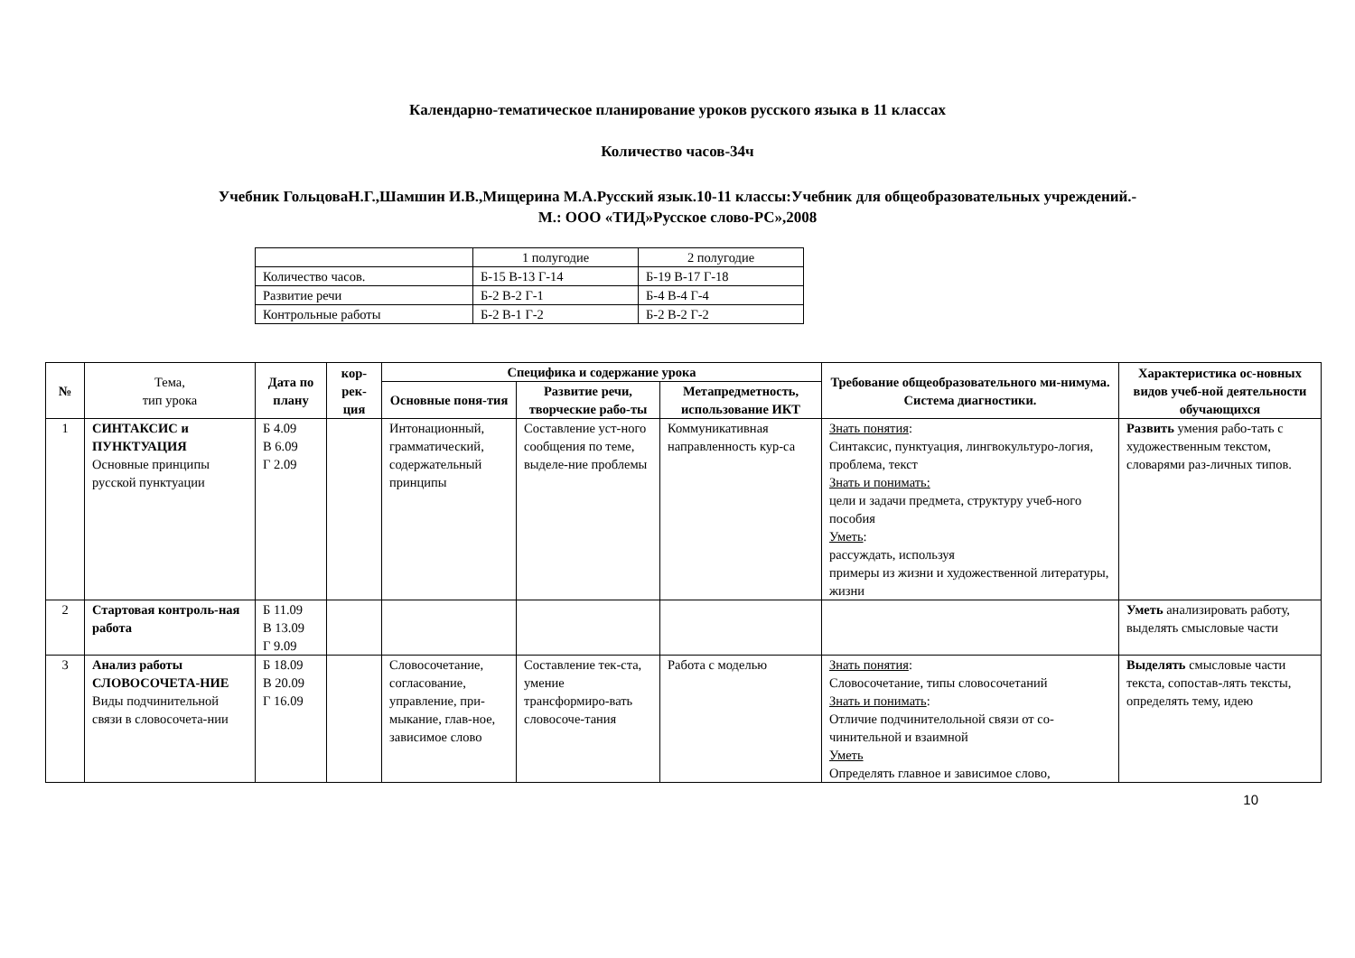Календарно-тематическое планирование уроков русского языка в 11 классах
Количество часов-34ч
Учебник ГольцоваН.Г.,Шамшин И.В.,Мищерина М.А.Русский язык.10-11 классы:Учебник для общеобразовательных учреждений.-
М.: ООО «ТИД»Русское слово-РС»,2008
| | 1 полугодие | 2 полугодие |
| Количество часов. | Б-15 В-13 Г-14 | Б-19 В-17 Г-18 |
| Развитие речи | Б-2 В-2 Г-1 | Б-4 В-4 Г-4 |
| Контрольные работы | Б-2 В-1 Г-2 | Б-2 В-2 Г-2 |
| № | Тема, тип урока | Дата по плану | кор-рек-ция | Специфика и содержание урока | | | Требование общеобразовательного ми-нимума. Система диагностики. | Характеристика ос-новных видов учеб-ной деятельности обучающихся |
| --- | --- | --- | --- | --- | --- | --- | --- | --- |
| | | | | Основные поня-тия | Развитие речи, творческие рабо-ты | Метапредметность, использование ИКТ | | |
| 1 | СИНТАКСИС и ПУНКТУАЦИЯ Основные принципы русской пунктуации | Б 4.09 В 6.09 Г 2.09 | | Интонационный, грамматический, содержательный принципы | Составление уст-ного сообщения по теме, выделе-ние проблемы | Коммуникативная направленность кур-са | Знать понятия : Синтаксис, пунктуация, лингвокультуро-логия, проблема, текст Знать и понимать: цели и задачи предмета, структуру учеб-ного пособия Уметь : рассуждать, используя примеры из жизни и художественной литературы, жизни | Развить умения рабо-тать с художественным текстом, словарями раз-личных типов. |
| 2 | Стартовая контроль-ная работа | Б 11.09 В 13.09 Г 9.09 | | | | | | Уметь анализировать работу, выделять смысловые части |
| 3 | Анализ работы СЛОВОСОЧЕТА-НИЕ Виды подчинительной связи в словосочета-нии | Б 18.09 В 20.09 Г 16.09 | | Словосочетание, согласование, управление, при-мыкание, глав-ное, зависимое слово | Составление тек-ста, умение трансформиро-вать словосоче-тания | Работа с моделью | Знать понятия : Словосочетание, типы словосочетаний Знать и понимать : Отличие подчинителольной связи от со-чинительной и взаимной Уметь Определять главное и зависимое слово, | Выделять смысловые части текста, сопостав-лять тексты, определять тему, идею |
10